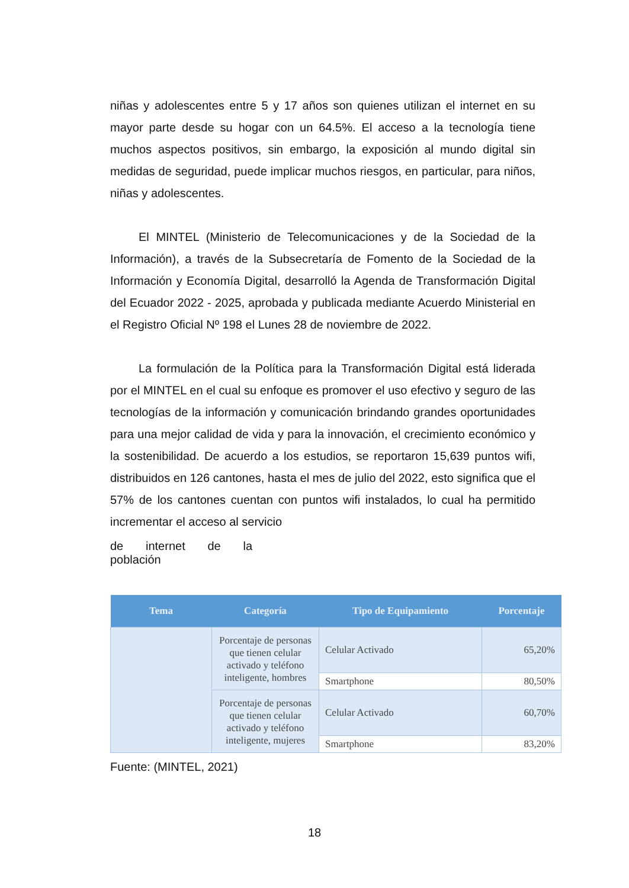niñas y adolescentes entre 5 y 17 años son quienes utilizan el internet en su mayor parte desde su hogar con un 64.5%. El acceso a la tecnología tiene muchos aspectos positivos, sin embargo, la exposición al mundo digital sin medidas de seguridad, puede implicar muchos riesgos, en particular, para niños, niñas y adolescentes.
El MINTEL (Ministerio de Telecomunicaciones y de la Sociedad de la Información), a través de la Subsecretaría de Fomento de la Sociedad de la Información y Economía Digital, desarrolló la Agenda de Transformación Digital del Ecuador 2022 - 2025, aprobada y publicada mediante Acuerdo Ministerial en el Registro Oficial Nº 198 el Lunes 28 de noviembre de 2022.
La formulación de la Política para la Transformación Digital está liderada por el MINTEL en el cual su enfoque es promover el uso efectivo y seguro de las tecnologías de la información y comunicación brindando grandes oportunidades para una mejor calidad de vida y para la innovación, el crecimiento económico y la sostenibilidad. De acuerdo a los estudios, se reportaron 15,639 puntos wifi, distribuidos en 126 cantones, hasta el mes de julio del 2022, esto significa que el 57% de los cantones cuentan con puntos wifi instalados, lo cual ha permitido incrementar el acceso al servicio
de internet de la
población
| Tema | Categoría | Tipo de Equipamiento | Porcentaje |
| --- | --- | --- | --- |
| | Porcentaje de personas que tienen celular activado y teléfono inteligente, hombres | Celular Activado | 65,20% |
| | | Smartphone | 80,50% |
| | Porcentaje de personas que tienen celular activado y teléfono inteligente, mujeres | Celular Activado | 60,70% |
| | | Smartphone | 83,20% |
Fuente: (MINTEL, 2021)
18